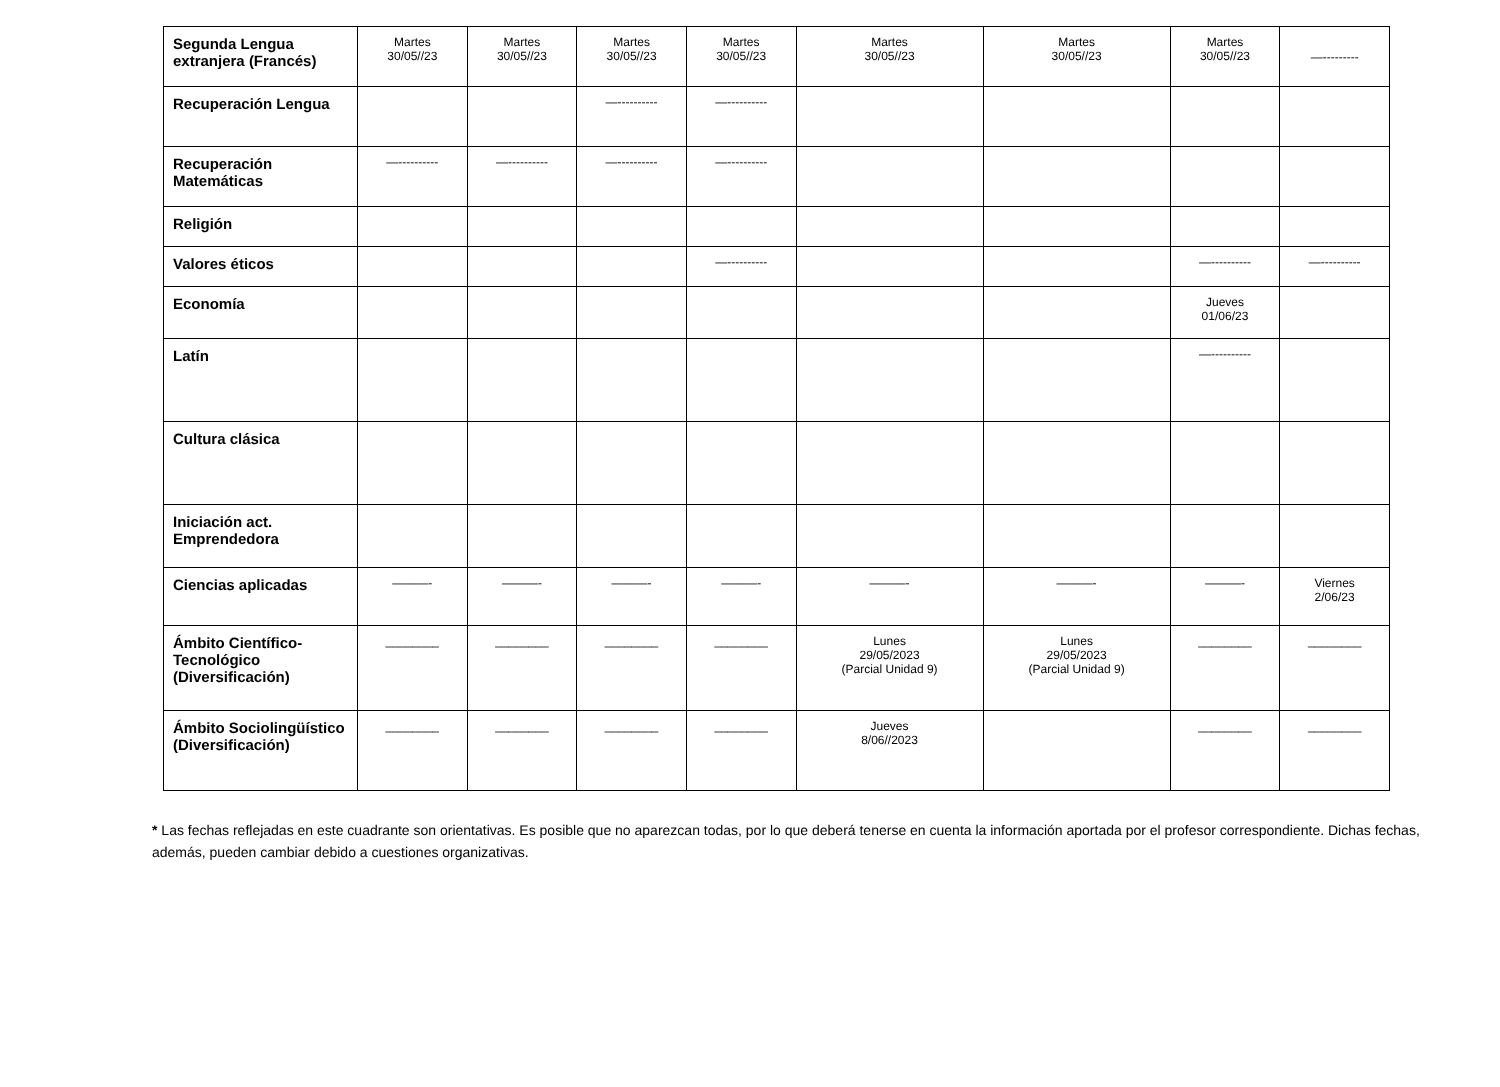| Segunda Lengua extranjera (Francés) | Martes 30/05//23 | Martes 30/05//23 | Martes 30/05//23 | Martes 30/05//23 | Martes 30/05//23 | Martes 30/05//23 | Martes 30/05//23 | —--------- |
| Recuperación Lengua | | | —---------- | —---------- | | | | |
| Recuperación Matemáticas | —---------- | —---------- | —---------- | —---------- | | | | |
| Religión | | | | | | | | |
| Valores éticos | | | | —---------- | | | —---------- | —---------- |
| Economía | | | | | | | Jueves 01/06/23 | |
| Latín | | | | | | | —---------- | |
| Cultura clásica | | | | | | | | |
| Iniciación act. Emprendedora | | | | | | | | |
| Ciencias aplicadas | ———- | ———- | ———- | ———- | ———- | ———- | ———- | Viernes 2/06/23 |
| Ámbito Científico-Tecnológico (Diversificación) | ________ | ________ | ________ | ________ | Lunes 29/05/2023 (Parcial Unidad 9) | Lunes 29/05/2023 (Parcial Unidad 9) | ________ | ________ |
| Ámbito Sociolingüístico (Diversificación) | ________ | ________ | ________ | ________ | Jueves 8/06//2023 | | ________ | ________ |
* Las fechas reflejadas en este cuadrante son orientativas. Es posible que no aparezcan todas, por lo que deberá tenerse en cuenta la información aportada por el profesor correspondiente. Dichas fechas, además, pueden cambiar debido a cuestiones organizativas.